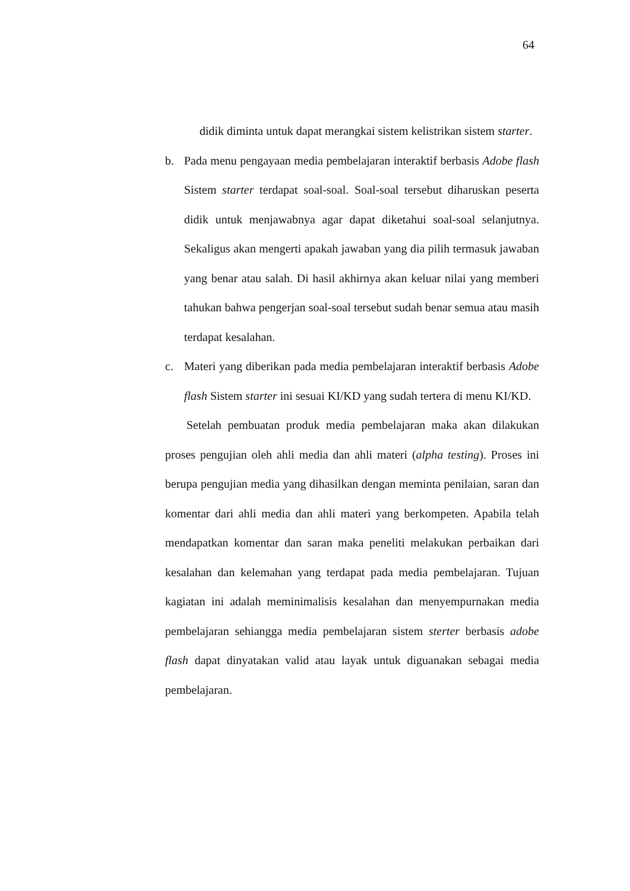64
didik diminta untuk dapat merangkai sistem kelistrikan sistem starter.
b. Pada menu pengayaan media pembelajaran interaktif berbasis Adobe flash Sistem starter terdapat soal-soal. Soal-soal tersebut diharuskan peserta didik untuk menjawabnya agar dapat diketahui soal-soal selanjutnya. Sekaligus akan mengerti apakah jawaban yang dia pilih termasuk jawaban yang benar atau salah. Di hasil akhirnya akan keluar nilai yang memberi tahukan bahwa pengerjan soal-soal tersebut sudah benar semua atau masih terdapat kesalahan.
c. Materi yang diberikan pada media pembelajaran interaktif berbasis Adobe flash Sistem starter ini sesuai KI/KD yang sudah tertera di menu KI/KD.
Setelah pembuatan produk media pembelajaran maka akan dilakukan proses pengujian oleh ahli media dan ahli materi (alpha testing). Proses ini berupa pengujian media yang dihasilkan dengan meminta penilaian, saran dan komentar dari ahli media dan ahli materi yang berkompeten. Apabila telah mendapatkan komentar dan saran maka peneliti melakukan perbaikan dari kesalahan dan kelemahan yang terdapat pada media pembelajaran. Tujuan kagiatan ini adalah meminimalisis kesalahan dan menyempurnakan media pembelajaran sehiangga media pembelajaran sistem sterter berbasis adobe flash dapat dinyatakan valid atau layak untuk diguanakan sebagai media pembelajaran.